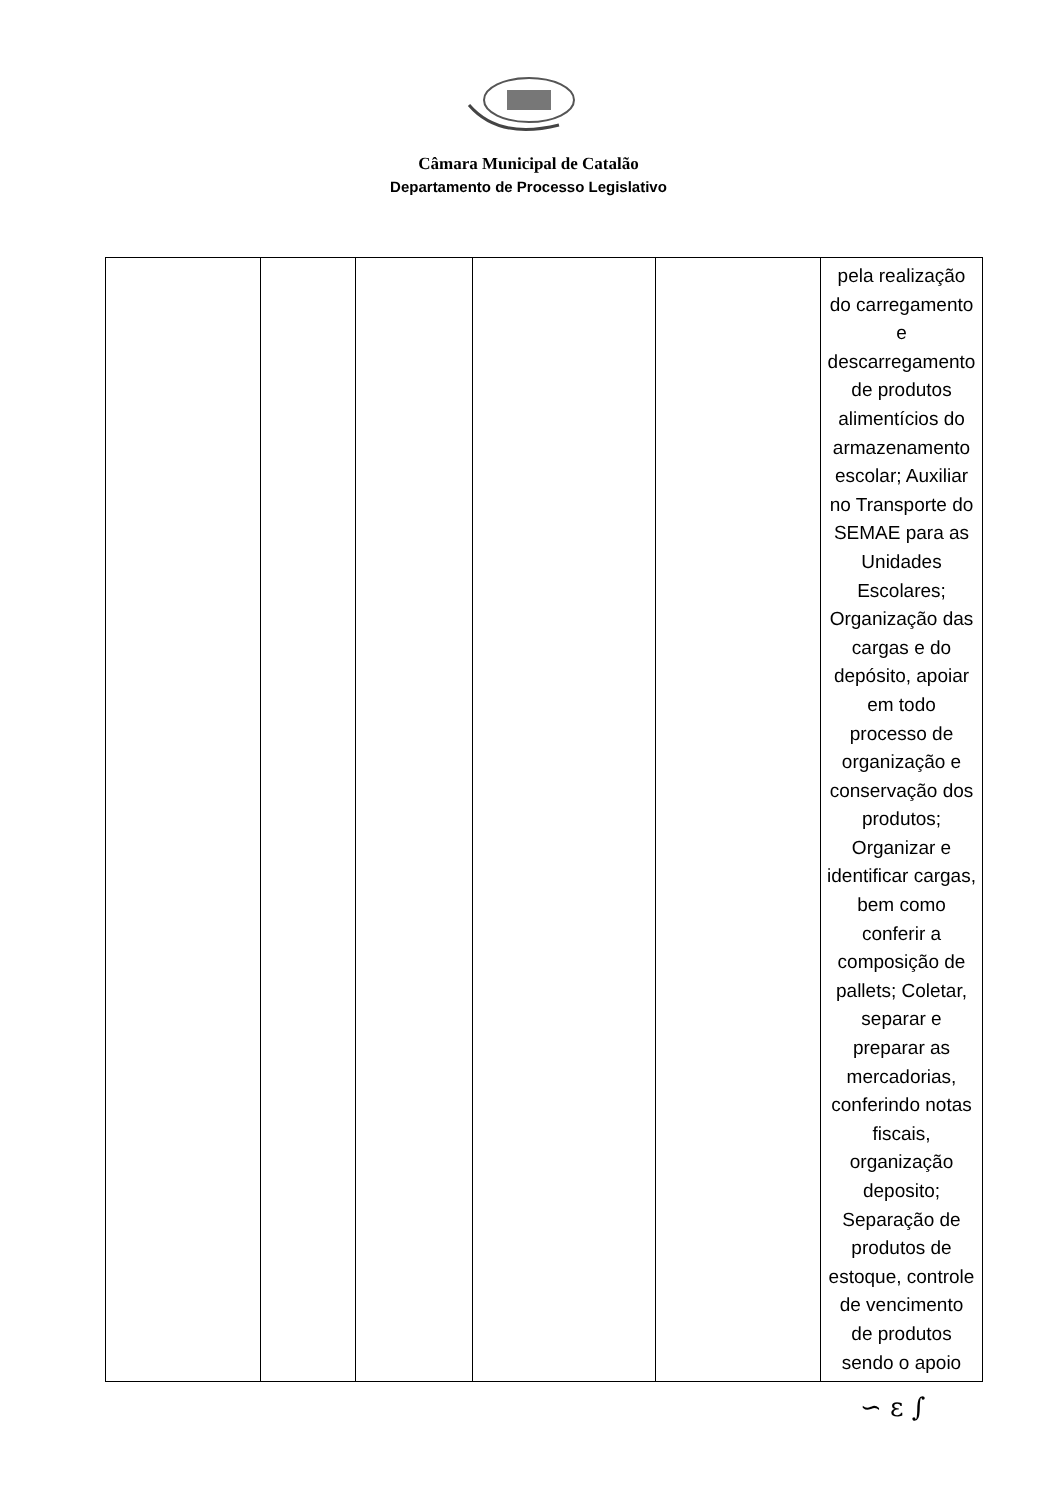Câmara Municipal de Catalão
Departamento de Processo Legislativo
| | | | | | pela realização do carregamento e descarregamento de produtos alimentícios do armazenamento escolar; Auxiliar no Transporte do SEMAE para as Unidades Escolares; Organização das cargas e do depósito, apoiar em todo processo de organização e conservação dos produtos; Organizar e identificar cargas, bem como conferir a composição de pallets; Coletar, separar e preparar as mercadorias, conferindo notas fiscais, organização deposito; Separação de produtos de estoque, controle de vencimento de produtos sendo o apoio |
∽ ε ∫